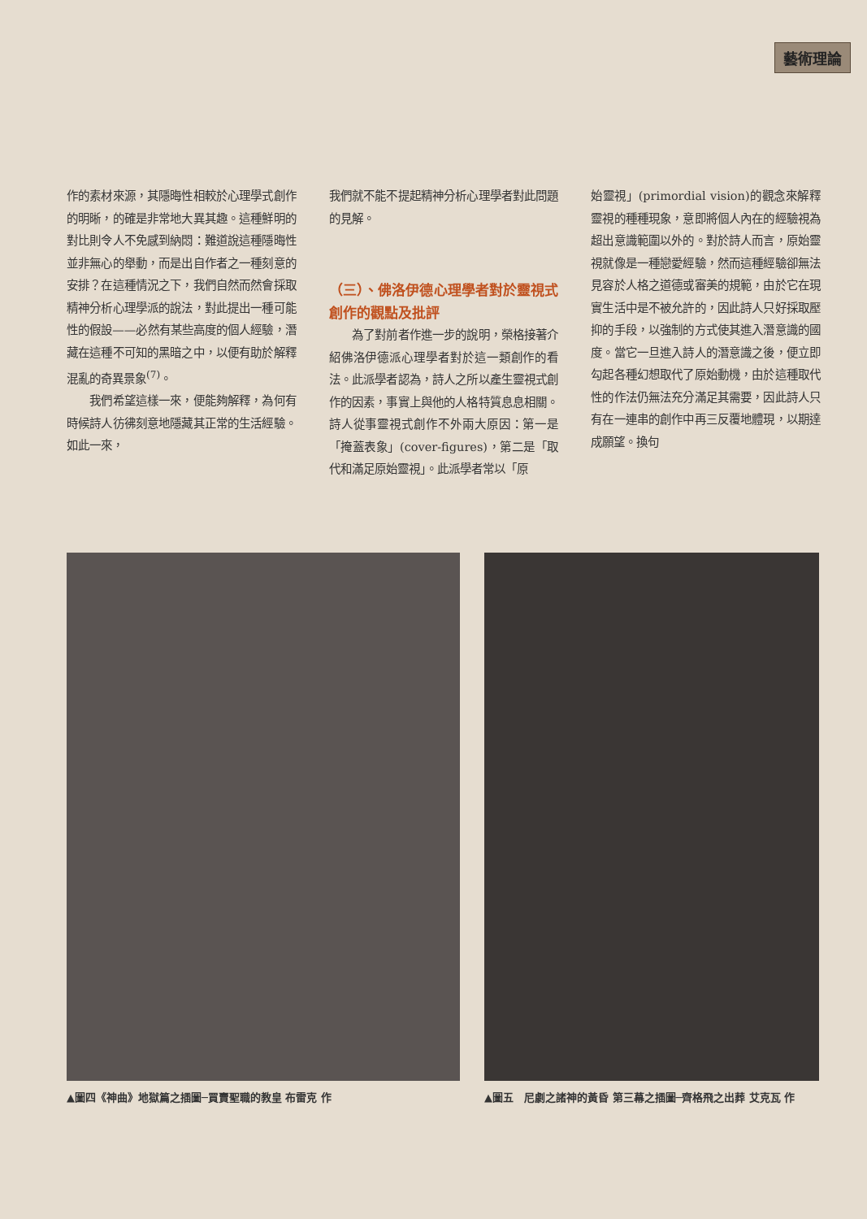藝術理論
作的素材來源，其隱晦性相較於心理學式創作的明晰，的確是非常地大異其趣。這種鮮明的對比則令人不免感到納悶：難道說這種隱晦性並非無心的舉動，而是出自作者之一種刻意的安排？在這種情況之下，我們自然而然會採取精神分析心理學派的說法，對此提出一種可能性的假設——必然有某些高度的個人經驗，潛藏在這種不可知的黑暗之中，以便有助於解釋混亂的奇異景象<sup>(7)</sup>。
　　我們希望這樣一來，便能夠解釋，為何有時候詩人彷彿刻意地隱藏其正常的生活經驗。如此一來，
我們就不能不提起精神分析心理學者對此問題的見解。
（三）、佛洛伊德心理學者對於靈視式創作的觀點及批評
　　為了對前者作進一步的說明，榮格接著介紹佛洛伊德派心理學者對於這一類創作的看法。此派學者認為，詩人之所以產生靈視式創作的因素，事實上與他的人格特質息息相關。詩人從事靈視式創作不外兩大原因：第一是「掩蓋表象」(cover-figures)，第二是「取代和滿足原始靈視」。此派學者常以「原
始靈視」(primordial vision)的觀念來解釋靈視的種種現象，意即將個人內在的經驗視為超出意識範圍以外的。對於詩人而言，原始靈視就像是一種戀愛經驗，然而這種經驗卻無法見容於人格之道德或審美的規範，由於它在現實生活中是不被允許的，因此詩人只好採取壓抑的手段，以強制的方式使其進入潛意識的國度。當它一旦進入詩人的潛意識之後，便立即勾起各種幻想取代了原始動機，由於這種取代性的作法仍無法充分滿足其需要，因此詩人只有在一連串的創作中再三反覆地體現，以期達成願望。換句
▲圖四《神曲》地獄篇之插圖─買賣聖職的教皇 布雷克 作 ▲圖五　尼劇之諸神的黃昏 第三幕之插圖─齊格飛之出葬 艾克瓦 作